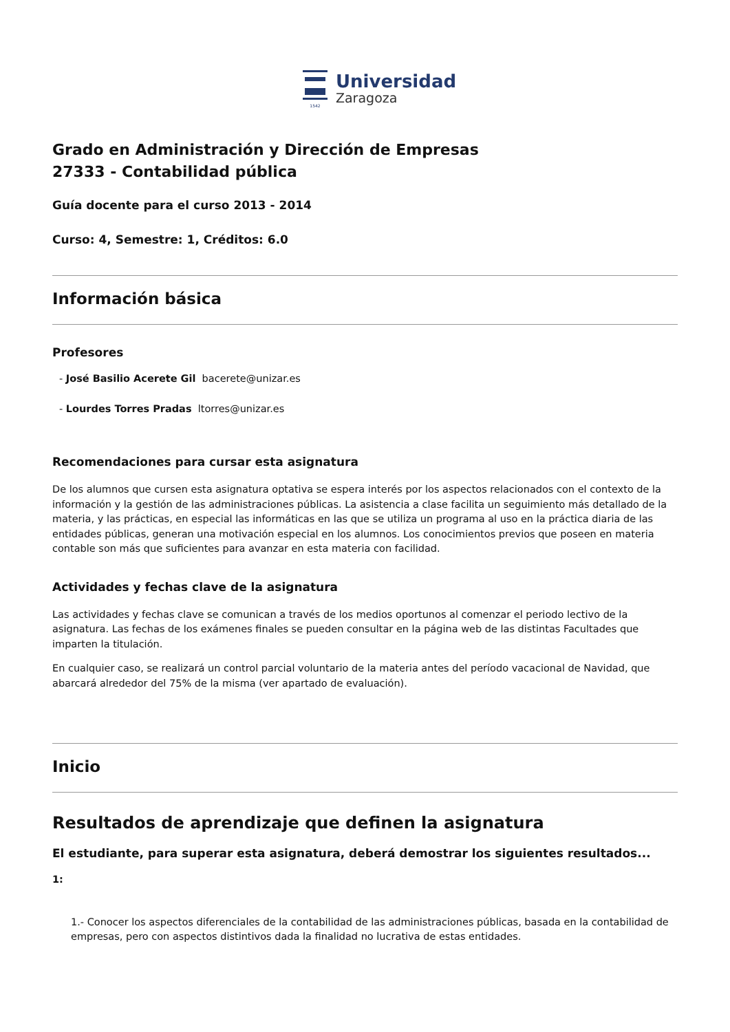1542
Universidad
Zaragoza
Grado en Administración y Dirección de Empresas
27333 - Contabilidad pública
Guía docente para el curso 2013 - 2014
Curso: 4, Semestre: 1, Créditos: 6.0
Información básica
Profesores
- José Basilio Acerete Gil bacerete@unizar.es
- Lourdes Torres Pradas ltorres@unizar.es
Recomendaciones para cursar esta asignatura
De los alumnos que cursen esta asignatura optativa se espera interés por los aspectos relacionados con el contexto de la información y la gestión de las administraciones públicas. La asistencia a clase facilita un seguimiento más detallado de la materia, y las prácticas, en especial las informáticas en las que se utiliza un programa al uso en la práctica diaria de las entidades públicas, generan una motivación especial en los alumnos. Los conocimientos previos que poseen en materia contable son más que suficientes para avanzar en esta materia con facilidad.
Actividades y fechas clave de la asignatura
Las actividades y fechas clave se comunican a través de los medios oportunos al comenzar el periodo lectivo de la asignatura. Las fechas de los exámenes finales se pueden consultar en la página web de las distintas Facultades que imparten la titulación.
En cualquier caso, se realizará un control parcial voluntario de la materia antes del período vacacional de Navidad, que abarcará alrededor del 75% de la misma (ver apartado de evaluación).
Inicio
Resultados de aprendizaje que definen la asignatura
El estudiante, para superar esta asignatura, deberá demostrar los siguientes resultados...
1:
1.- Conocer los aspectos diferenciales de la contabilidad de las administraciones públicas, basada en la contabilidad de empresas, pero con aspectos distintivos dada la finalidad no lucrativa de estas entidades.